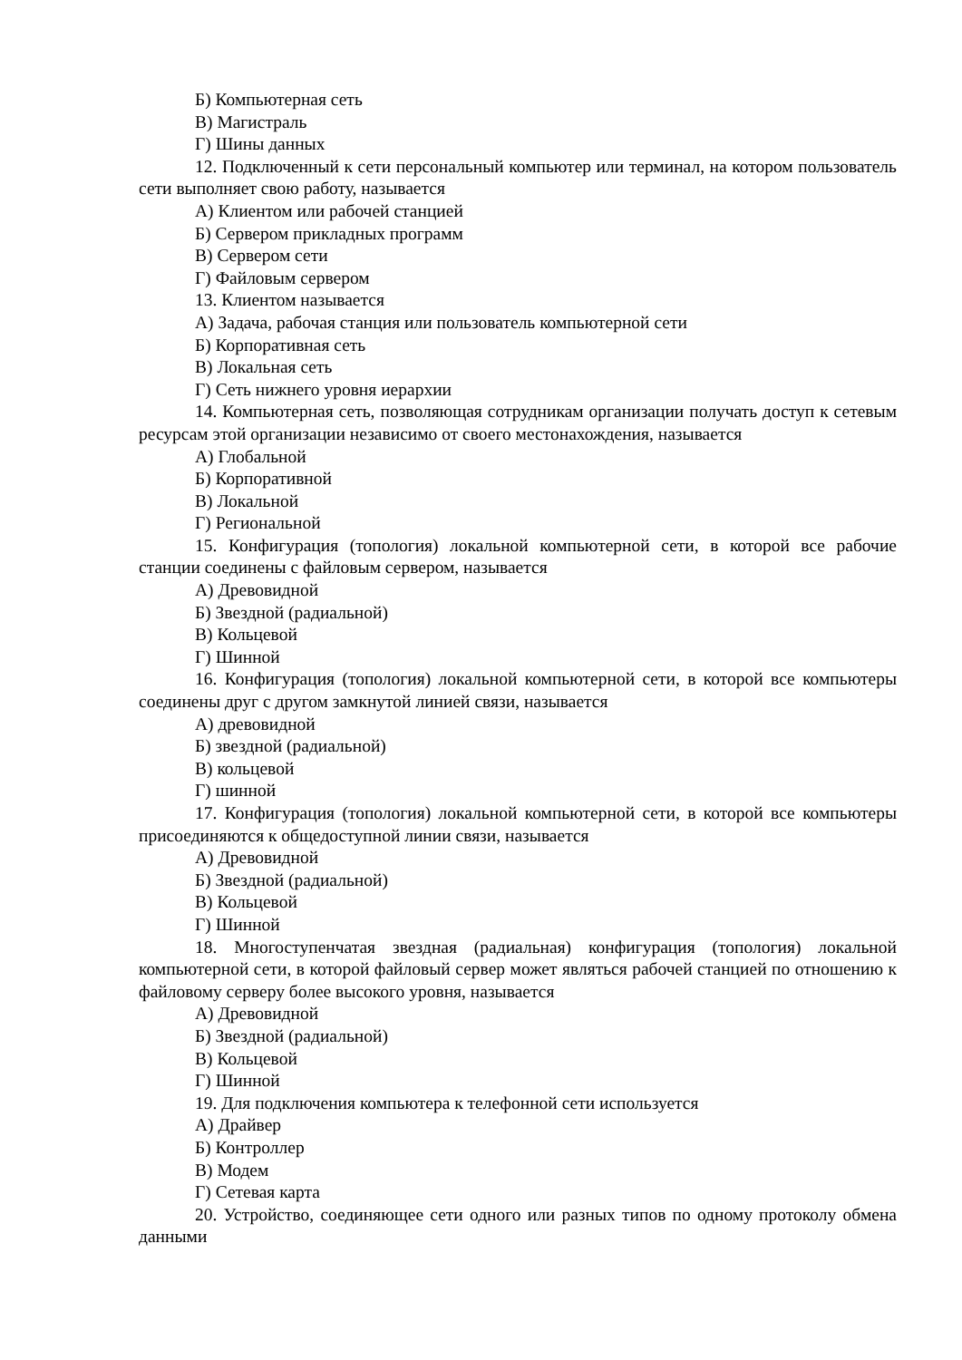Б) Компьютерная сеть
В) Магистраль
Г) Шины данных
12. Подключенный к сети персональный компьютер или терминал, на котором пользователь сети выполняет свою работу, называется
А) Клиентом или рабочей станцией
Б) Сервером прикладных программ
В) Сервером сети
Г) Файловым сервером
13. Клиентом называется
А) Задача, рабочая станция или пользователь компьютерной сети
Б) Корпоративная сеть
В) Локальная сеть
Г) Сеть нижнего уровня иерархии
14. Компьютерная сеть, позволяющая сотрудникам организации получать доступ к сетевым ресурсам этой организации независимо от своего местонахождения, называется
А) Глобальной
Б) Корпоративной
В) Локальной
Г) Региональной
15. Конфигурация (топология) локальной компьютерной сети, в которой все рабочие станции соединены с файловым сервером, называется
А) Древовидной
Б) Звездной (радиальной)
В) Кольцевой
Г) Шинной
16. Конфигурация (топология) локальной компьютерной сети, в которой все компьютеры соединены друг с другом замкнутой линией связи, называется
А) древовидной
Б) звездной (радиальной)
В) кольцевой
Г) шинной
17. Конфигурация (топология) локальной компьютерной сети, в которой все компьютеры присоединяются к общедоступной линии связи, называется
А) Древовидной
Б) Звездной (радиальной)
В) Кольцевой
Г) Шинной
18. Многоступенчатая звездная (радиальная) конфигурация (топология) локальной компьютерной сети, в которой файловый сервер может являться рабочей станцией по отношению к файловому серверу более высокого уровня, называется
А) Древовидной
Б) Звездной (радиальной)
В) Кольцевой
Г) Шинной
19. Для подключения компьютера к телефонной сети используется
А) Драйвер
Б) Контроллер
В) Модем
Г) Сетевая карта
20. Устройство, соединяющее сети одного или разных типов по одному протоколу обмена данными